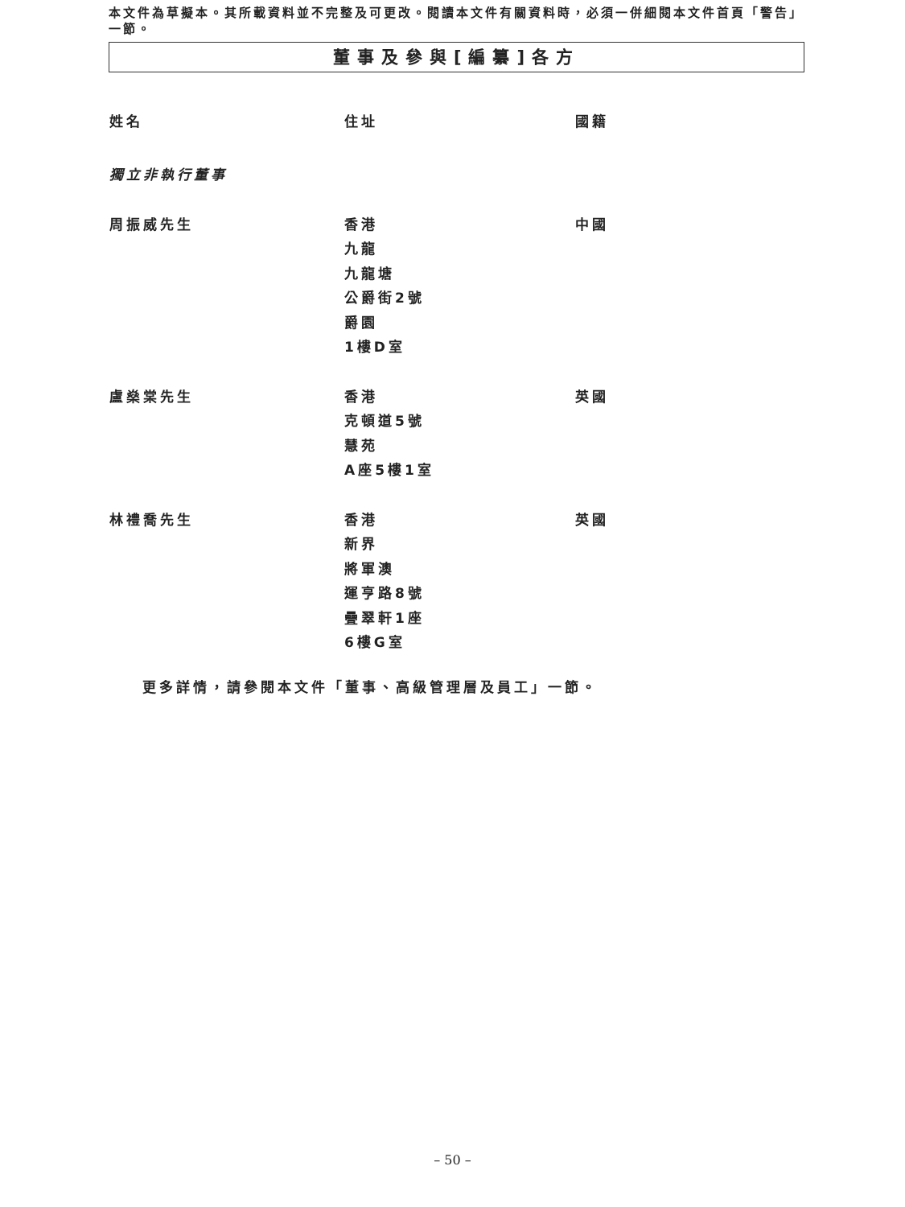本文件為草擬本。其所載資料並不完整及可更改。閱讀本文件有關資料時，必須一併細閱本文件首頁「警告」一節。
董事及參與[編纂]各方
| 姓名 | 住址 | 國籍 |
| --- | --- | --- |
| 獨立非執行董事 | | |
| 周振威先生 | 香港 九龍 九龍塘 公爵街2號 爵園 1樓D室 | 中國 |
| 盧燊棠先生 | 香港 克頓道5號 慧苑 A座5樓1室 | 英國 |
| 林禮喬先生 | 香港 新界 將軍澳 運亨路8號 疊翠軒1座 6樓G室 | 英國 |
更多詳情，請參閱本文件「董事、高級管理層及員工」一節。
– 50 –